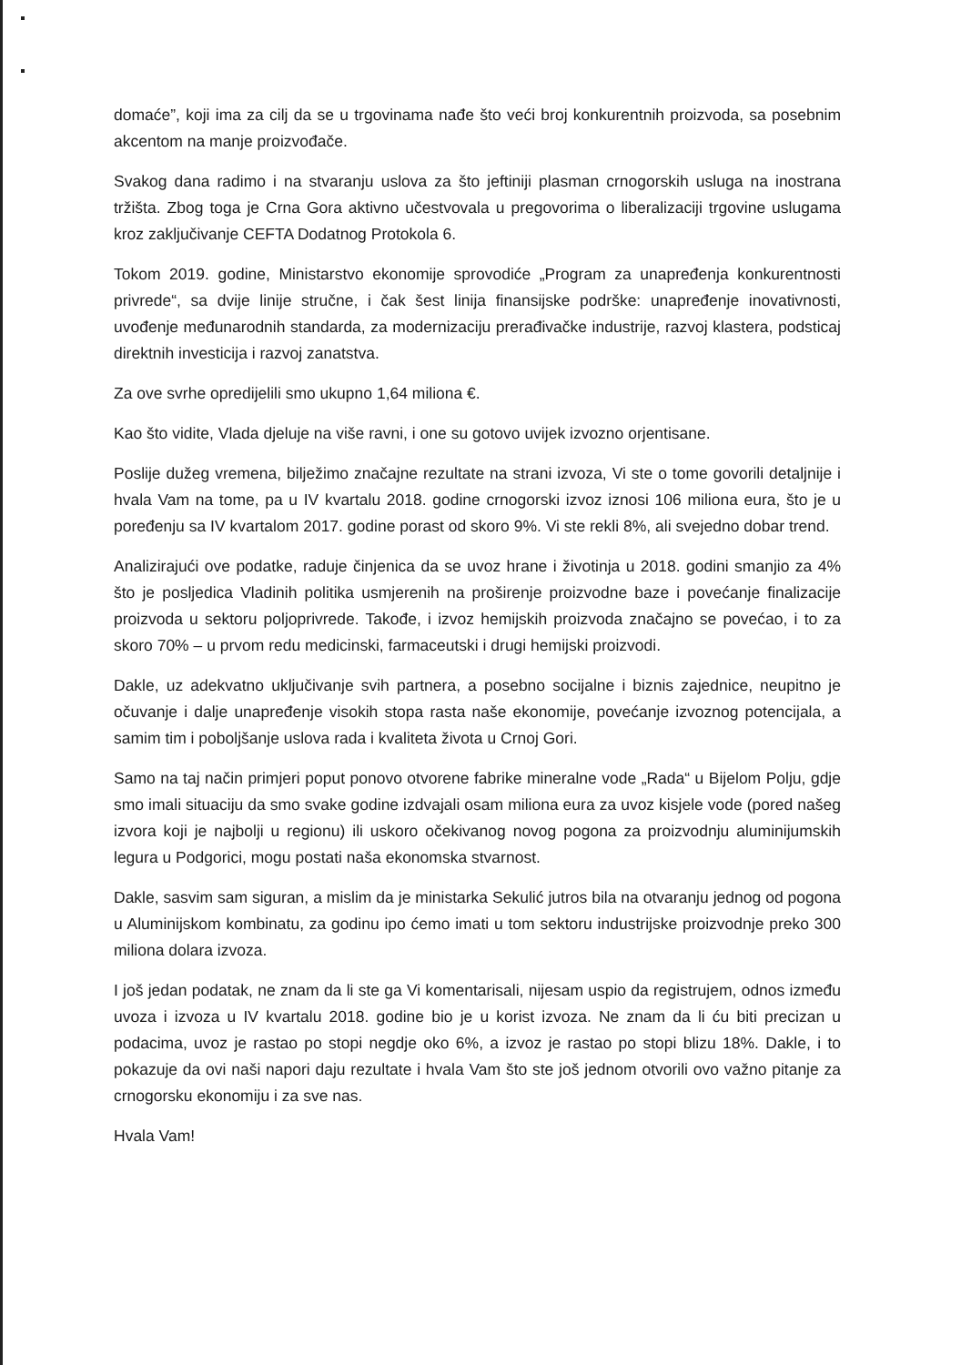domaće”, koji ima za cilj da se u trgovinama nađe što veći broj konkurentnih proizvoda, sa posebnim akcentom na manje proizvođače.
Svakog dana radimo i na stvaranju uslova za što jeftiniji plasman crnogorskih usluga na inostrana tržišta. Zbog toga je Crna Gora aktivno učestvovala u pregovorima o liberalizaciji trgovine uslugama kroz zaključivanje CEFTA Dodatnog Protokola 6.
Tokom 2019. godine, Ministarstvo ekonomije sprovodiće „Program za unapređenja konkurentnosti privrede“, sa dvije linije stručne, i čak šest linija finansijske podrške: unapređenje inovativnosti, uvođenje međunarodnih standarda, za modernizaciju prerađivačke industrije, razvoj klastera, podsticaj direktnih investicija i razvoj zanatstva.
Za ove svrhe opredijelili smo ukupno 1,64 miliona €.
Kao što vidite, Vlada djeluje na više ravni, i one su gotovo uvijek izvozno orjentisane.
Poslije dužeg vremena, bilježimo značajne rezultate na strani izvoza, Vi ste o tome govorili detaljnije i hvala Vam na tome, pa u IV kvartalu 2018. godine crnogorski izvoz iznosi 106 miliona eura, što je u poređenju sa IV kvartalom 2017. godine porast od skoro 9%. Vi ste rekli 8%, ali svejedno dobar trend.
Analizirajući ove podatke, raduje činjenica da se uvoz hrane i životinja u 2018. godini smanjio za 4% što je posljedica Vladinih politika usmjerenih na proširenje proizvodne baze i povećanje finalizacije proizvoda u sektoru poljoprivrede. Takođe, i izvoz hemijskih proizvoda značajno se povećao, i to za skoro 70% – u prvom redu medicinski, farmaceutski i drugi hemijski proizvodi.
Dakle, uz adekvatno uključivanje svih partnera, a posebno socijalne i biznis zajednice, neupitno je očuvanje i dalje unapređenje visokih stopa rasta naše ekonomije, povećanje izvoznog potencijala, a samim tim i poboljšanje uslova rada i kvaliteta života u Crnoj Gori.
Samo na taj način primjeri poput ponovo otvorene fabrike mineralne vode „Rada“ u Bijelom Polju, gdje smo imali situaciju da smo svake godine izdvajali osam miliona eura za uvoz kisjele vode (pored našeg izvora koji je najbolji u regionu) ili uskoro očekivanog novog pogona za proizvodnju aluminijumskih legura u Podgorici, mogu postati naša ekonomska stvarnost.
Dakle, sasvim sam siguran, a mislim da je ministarka Sekulić jutros bila na otvaranju jednog od pogona u Aluminijskom kombinatu, za godinu ipo ćemo imati u tom sektoru industrijske proizvodnje preko 300 miliona dolara izvoza.
I još jedan podatak, ne znam da li ste ga Vi komentarisali, nijesam uspio da registrujem, odnos između uvoza i izvoza u IV kvartalu 2018. godine bio je u korist izvoza. Ne znam da li ću biti precizan u podacima, uvoz je rastao po stopi negdje oko 6%, a izvoz je rastao po stopi blizu 18%. Dakle, i to pokazuje da ovi naši napori daju rezultate i hvala Vam što ste još jednom otvorili ovo važno pitanje za crnogorsku ekonomiju i za sve nas.
Hvala Vam!